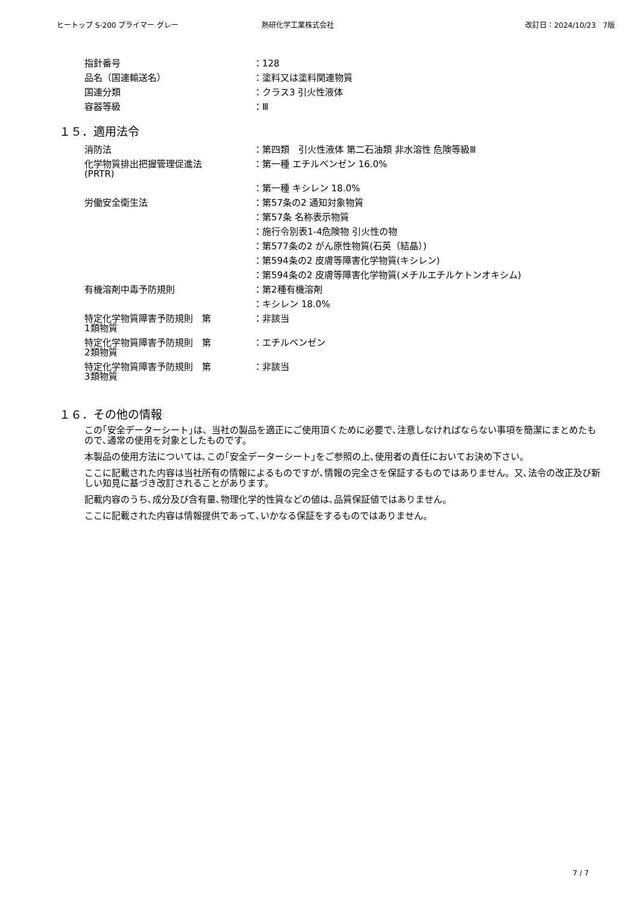ヒートップ S-200 プライマー グレー 熱研化学工業株式会社 改訂日：2024/10/23　7版
| 指針番号 | ：128 |
| 品名（国連輸送名） | ：塗料又は塗料関連物質 |
| 国連分類 | ：クラス3 引火性液体 |
| 容器等級 | ：Ⅲ |
１５．適用法令
| 消防法 | ：第四類 引火性液体 第二石油類 非水溶性 危険等級Ⅲ |
| 化学物質排出把握管理促進法 (PRTR) | ：第一種 エチルベンゼン 16.0% |
| | ：第一種 キシレン 18.0% |
| 労働安全衛生法 | ：第57条の2 通知対象物質 |
| | ：第57条 名称表示物質 |
| | ：施行令別表1-4危険物 引火性の物 |
| | ：第577条の2 がん原性物質(石英（結晶）) |
| | ：第594条の2 皮膚等障害化学物質(キシレン) |
| | ：第594条の2 皮膚等障害化学物質(メチルエチルケトンオキシム) |
| 有機溶剤中毒予防規則 | ：第2種有機溶剤 |
| | ：キシレン 18.0% |
| 特定化学物質障害予防規則 第 1類物質 | ：非該当 |
| 特定化学物質障害予防規則 第 2類物質 | ：エチルベンゼン |
| 特定化学物質障害予防規則 第 3類物質 | ：非該当 |
１６．その他の情報
この｢安全データーシート｣は、当社の製品を適正にご使用頂くために必要で､注意しなければならない事項を簡潔にまとめたもので､通常の使用を対象としたものです。
本製品の使用方法については､この｢安全データーシート｣をご参照の上､使用者の責任においてお決め下さい。
ここに記載された内容は当社所有の情報によるものですが､情報の完全さを保証するものではありません。又､法令の改正及び新しい知見に基づき改訂されることがあります。
記載内容のうち､成分及び含有量､物理化学的性質などの値は､品質保証値ではありません。
ここに記載された内容は情報提供であって､いかなる保証をするものではありません。
7 / 7